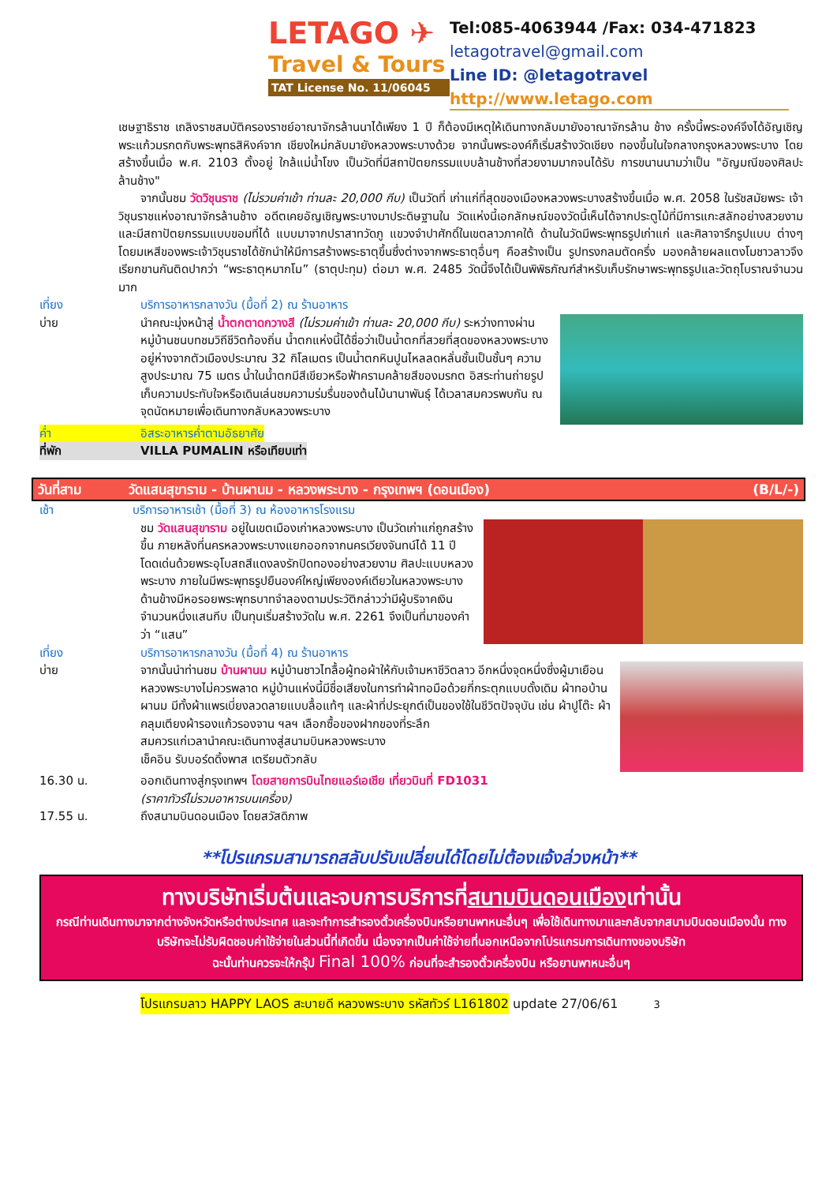LETAGO ✈
Travel & Tours
TAT License No. 11/06045
Tel:085-4063944 /Fax: 034-471823
letagotravel@gmail.com
Line ID: @letagotravel
http://www.letago.com
เชษฐาธิราช เถลิงราชสมบัติครองราชย์อาณาจักรล้านนาได้เพียง 1 ปี ก็ต้องมีเหตุให้เดินทางกลับมายังอาณาจักรล้าน ช้าง ครั้งนี้พระองค์จึงได้อัญเชิญพระแก้วมรกตกับพระพุทธสิหิงค์จาก เชียงใหม่กลับมายังหลวงพระบางด้วย จากนั้นพระองค์ก็เริ่มสร้างวัดเชียง ทองขึ้นในใจกลางกรุงหลวงพระบาง โดยสร้างขึ้นเมื่อ พ.ศ. 2103 ตั้งอยู่ ใกล้แม่น้ำโขง เป็นวัดที่มีสถาปัตยกรรมแบบล้านช้างที่สวยงามมากจนได้รับ การขนานนามว่าเป็น "อัญมณีของศิลปะล้านช้าง"
จากนั้นชม วัดวิชุนราช (ไม่รวมค่าเข้า ท่านละ 20,000 กีบ) เป็นวัดที่ เก่าแก่ที่สุดของเมืองหลวงพระบางสร้างขึ้นเมื่อ พ.ศ. 2058 ในรัชสมัยพระ เจ้าวิชุนราชแห่งอาณาจักรล้านช้าง อดีตเคยอัญเชิญพระบางมาประดิษฐานใน วัดแห่งนี้เอกลักษณ์ของวัดนี้เห็นได้จากประตูไม้ที่มีการแกะสลักอย่างสวยงาม และมีสถาปัตยกรรมแบบขอมที่ได้ แบบมาจากปราสาทวัดภู แขวงจำปาศักดิ์ในเขตลาวภาคใต้ ด้านในวัดมีพระพุทธรูปเก่าแก่ และศิลาจารึกรูปแบบ ต่างๆ โดยมเหสีของพระเจ้าวิชุนราชได้ชักนำให้มีการสร้างพระธาตุขึ้นซึ่งต่างจากพระธาตุอื่นๆ คือสร้างเป็น รูปทรงกลมตัดครึ่ง มองคล้ายผลแตงโมชาวลาวจึงเรียกขานกันติดปากว่า “พระธาตุหมากโม” (ธาตุปะทุม) ต่อมา พ.ศ. 2485 วัดนี้จึงได้เป็นพิพิธภัณฑ์สำหรับเก็บรักษาพระพุทธรูปและวัตถุโบราณจำนวนมาก
เที่ยง บริการอาหารกลางวัน (มื้อที่ 2) ณ ร้านอาหาร
บ่าย นำคณะมุ่งหน้าสู่ น้ำตกตาดกวางสี (ไม่รวมค่าเข้า ท่านละ 20,000 กีบ) ระหว่างทางผ่านหมู่บ้านชนบทชมวิถีชีวิตท้องถิ่น น้ำตกแห่งนี้ได้ชื่อว่าเป็นน้ำตกที่สวยที่สุดของหลวงพระบางอยู่ห่างจากตัวเมืองประมาณ 32 กิโลเมตร เป็นน้ำตกหินปูนไหลลดหลั่นชั้นเป็นชั้นๆ ความสูงประมาณ 75 เมตร น้ำในน้ำตกมีสีเขียวหรือฟ้าครามคล้ายสีของมรกต อิสระท่านถ่ายรูปเก็บความประทับใจหรือเดินเล่นชมความร่มรื่นของต้นไม้นานาพันธุ์ ได้เวลาสมควรพบกัน ณ จุดนัดหมายเพื่อเดินทางกลับหลวงพระบาง
ค่ำ อิสระอาหารค่ำตามอัธยาศัย
ที่พัก VILLA PUMALIN หรือเทียบเท่า
วันที่สาม วัดแสนสุขาราม - บ้านผานม - หลวงพระบาง - กรุงเทพฯ (ดอนเมือง)
(B/L/-)
เช้า บริการอาหารเช้า (มื้อที่ 3) ณ ห้องอาหารโรงแรม
ชม วัดแสนสุขาราม อยู่ในเขตเมืองเก่าหลวงพระบาง เป็นวัดเก่าแก่ถูกสร้างขึ้น ภายหลังที่นครหลวงพระบางแยกออกจากนครเวียงจันทน์ได้ 11 ปี โดดเด่นด้วยพระอุโบสถสีแดงลงรักปิดทองอย่างสวยงาม ศิลปะแบบหลวงพระบาง ภายในมีพระพุทธรูปยืนองค์ใหญ่เพียงองค์เดียวในหลวงพระบาง ด้านข้างมีหอรอยพระพุทธบาทจำลองตามประวัติกล่าวว่ามีผู้บริจาคเงินจำนวนหนึ่งแสนกีบ เป็นทุนเริ่มสร้างวัดใน พ.ศ. 2261 จึงเป็นที่มาของคำว่า “แสน”
เที่ยง บริการอาหารกลางวัน (มื้อที่ 4) ณ ร้านอาหาร
บ่าย จากนั้นนำท่านชม บ้านผานม หมู่บ้านชาวไทลื้อผู้ทอผ้าให้กับเจ้ามหาชีวิตลาว อีกหนึ่งจุดหนึ่งซึ่งผู้มาเยือนหลวงพระบางไม่ควรพลาด หมู่บ้านแห่งนี้มีชื่อเสียงในการทำผ้าทอมือด้วยกี่กระตุกแบบดั้งเดิม ผ้าทอบ้านผานม มีทั้งผ้าแพรเบี่ยงลวดลายแบบลื้อแท้ๆ และผ้าที่ประยุกต์เป็นของใช้ในชีวิตปัจจุบัน เช่น ผ้าปูโต๊ะ ผ้าคลุมเตียงผ้ารองแก้วรองจาน ฯลฯ เลือกซื้อของฝากของที่ระลึก
สมควรแก่เวลานำคณะเดินทางสู่สนามบินหลวงพระบาง
เช็คอิน รับบอร์ดดิ้งพาส เตรียมตัวกลับ
16.30 น. ออกเดินทางสู่กรุงเทพฯ โดยสายการบินไทยแอร์เอเชีย เที่ยวบินที่ FD1031
(ราคาทัวร์ไม่รวมอาหารบนเครื่อง)
17.55 น. ถึงสนามบินดอนเมือง โดยสวัสดิภาพ
**โปรแกรมสามารถสลับปรับเปลี่ยนได้โดยไม่ต้องแจ้งล่วงหน้า**
ทางบริษัทเริ่มต้นและจบการบริการที่สนามบินดอนเมืองเท่านั้น
กรณีท่านเดินทางมาจากต่างจังหวัดหรือต่างประเทศ และจะทำการสำรองตั๋วเครื่องบินหรือยานพาหนะอื่นๆ เพื่อใช้เดินทางมาและกลับจากสนามบินดอนเมืองนั้น ทางบริษัทจะไม่รับผิดชอบค่าใช้จ่ายในส่วนนี้ที่เกิดขึ้น เนื่องจากเป็นค่าใช้จ่ายที่นอกเหนือจากโปรแกรมการเดินทางของบริษัท
ฉะนั้นท่านควรจะให้กรุ๊ป Final 100% ก่อนที่จะสำรองตั๋วเครื่องบิน หรือยานพาหนะอื่นๆ
โปรแกรมลาว HAPPY LAOS สะบายดี หลวงพระบาง รหัสทัวร์ L161802 update 27/06/61 3